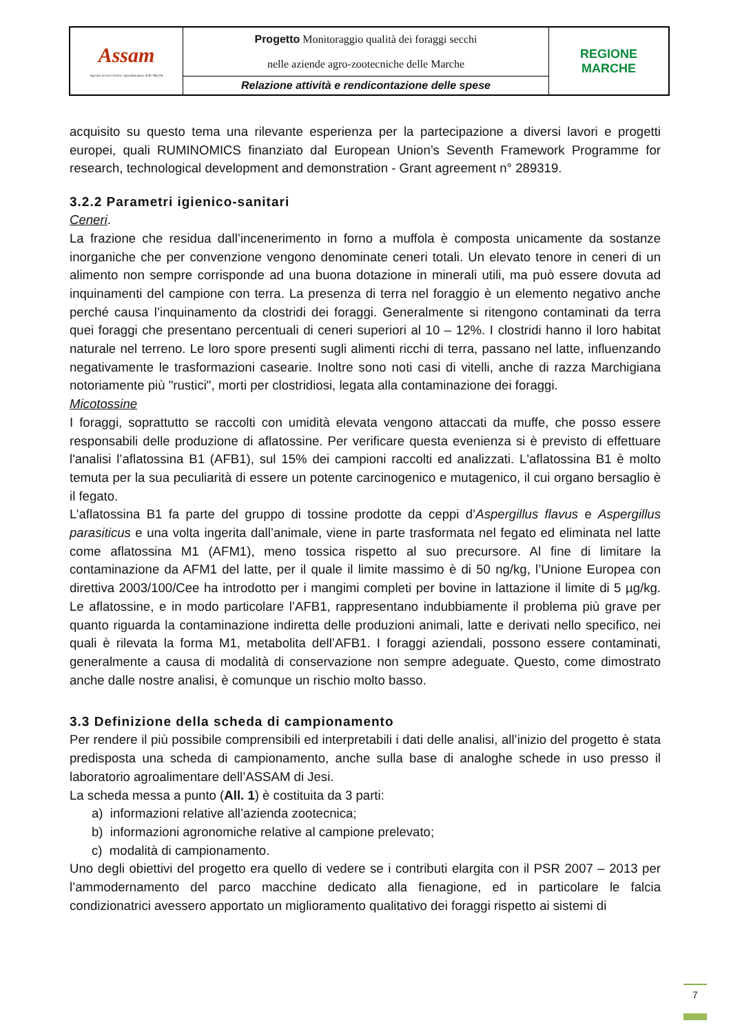| Assam Agenzia Servizi Settore Agroalimentare delle Marche | Progetto Monitoraggio qualità dei foraggi secchi nelle aziende agro-zootecniche delle Marche | REGIONE MARCHE |
| | Relazione attività e rendicontazione delle spese | |
acquisito su questo tema una rilevante esperienza per la partecipazione a diversi lavori e progetti europei, quali RUMINOMICS finanziato dal European Union’s Seventh Framework Programme for research, technological development and demonstration - Grant agreement n° 289319.
3.2.2 Parametri igienico-sanitari
Ceneri.
La frazione che residua dall’incenerimento in forno a muffola è composta unicamente da sostanze inorganiche che per convenzione vengono denominate ceneri totali. Un elevato tenore in ceneri di un alimento non sempre corrisponde ad una buona dotazione in minerali utili, ma può essere dovuta ad inquinamenti del campione con terra. La presenza di terra nel foraggio è un elemento negativo anche perché causa l’inquinamento da clostridi dei foraggi. Generalmente si ritengono contaminati da terra quei foraggi che presentano percentuali di ceneri superiori al 10 – 12%. I clostridi hanno il loro habitat naturale nel terreno. Le loro spore presenti sugli alimenti ricchi di terra, passano nel latte, influenzando negativamente le trasformazioni casearie. Inoltre sono noti casi di vitelli, anche di razza Marchigiana notoriamente più "rustici", morti per clostridiosi, legata alla contaminazione dei foraggi.
Micotossine
I foraggi, soprattutto se raccolti con umidità elevata vengono attaccati da muffe, che posso essere responsabili delle produzione di aflatossine. Per verificare questa evenienza si è previsto di effettuare l'analisi l’aflatossina B1 (AFB1), sul 15% dei campioni raccolti ed analizzati. L'aflatossina B1 è molto temuta per la sua peculiarità di essere un potente carcinogenico e mutagenico, il cui organo bersaglio è il fegato.
L’aflatossina B1 fa parte del gruppo di tossine prodotte da ceppi d’Aspergillus flavus e Aspergillus parasiticus e una volta ingerita dall’animale, viene in parte trasformata nel fegato ed eliminata nel latte come aflatossina M1 (AFM1), meno tossica rispetto al suo precursore. Al fine di limitare la contaminazione da AFM1 del latte, per il quale il limite massimo è di 50 ng/kg, l’Unione Europea con direttiva 2003/100/Cee ha introdotto per i mangimi completi per bovine in lattazione il limite di 5 µg/kg. Le aflatossine, e in modo particolare l’AFB1, rappresentano indubbiamente il problema più grave per quanto riguarda la contaminazione indiretta delle produzioni animali, latte e derivati nello specifico, nei quali è rilevata la forma M1, metabolita dell’AFB1. I foraggi aziendali, possono essere contaminati, generalmente a causa di modalità di conservazione non sempre adeguate. Questo, come dimostrato anche dalle nostre analisi, è comunque un rischio molto basso.
3.3 Definizione della scheda di campionamento
Per rendere il più possibile comprensibili ed interpretabili i dati delle analisi, all’inizio del progetto è stata predisposta una scheda di campionamento, anche sulla base di analoghe schede in uso presso il laboratorio agroalimentare dell’ASSAM di Jesi.
La scheda messa a punto (All. 1) è costituita da 3 parti:
a) informazioni relative all’azienda zootecnica;
b) informazioni agronomiche relative al campione prelevato;
c) modalità di campionamento.
Uno degli obiettivi del progetto era quello di vedere se i contributi elargita con il PSR 2007 – 2013 per l’ammodernamento del parco macchine dedicato alla fienagione, ed in particolare le falcia condizionatrici avessero apportato un miglioramento qualitativo dei foraggi rispetto ai sistemi di
7